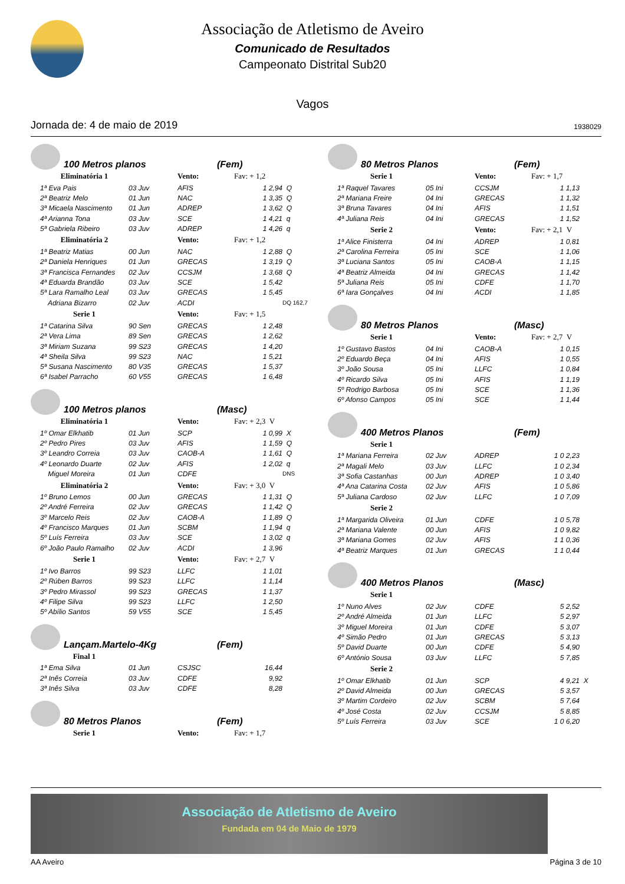Associação de Atletismo de Aveiro
Comunicado de Resultados
Campeonato Distrital Sub20
Vagos
Jornada de: 4 de maio de 2019 1938029
100 Metros planos (Fem)
| Eliminatória 1 | | Vento: | Fav: + 1,2 | |
| 1ª Eva Pais | 03 Juv | AFIS | 1 2,94 | Q |
| 2ª Beatriz Melo | 01 Jun | NAC | 1 3,35 | Q |
| 3ª Micaela Nascimento | 01 Jun | ADREP | 1 3,62 | Q |
| 4ª Arianna Tona | 03 Juv | SCE | 1 4,21 | q |
| 5ª Gabriela Ribeiro | 03 Juv | ADREP | 1 4,26 | q |
| Eliminatória 2 | | Vento: | Fav: + 1,2 | |
| 1ª Beatriz Matias | 00 Jun | NAC | 1 2,88 | Q |
| 2ª Daniela Henriques | 01 Jun | GRECAS | 1 3,19 | Q |
| 3ª Francisca Fernandes | 02 Juv | CCSJM | 1 3,68 | Q |
| 4ª Eduarda Brandão | 03 Juv | SCE | 1 5,42 | |
| 5ª Lara Ramalho Leal | 03 Juv | GRECAS | 1 5,45 | |
| Adriana Bizarro | 02 Juv | ACDI | | DQ 162,7 |
| Serie 1 | | Vento: | Fav: + 1,5 | |
| 1ª Catarina Silva | 90 Sen | GRECAS | 1 2,48 | |
| 2ª Vera Lima | 89 Sen | GRECAS | 1 2,62 | |
| 3ª Miriam Suzana | 99 S23 | GRECAS | 1 4,20 | |
| 4ª Sheila Silva | 99 S23 | NAC | 1 5,21 | |
| 5ª Susana Nascimento | 80 V35 | GRECAS | 1 5,37 | |
| 6ª Isabel Parracho | 60 V55 | GRECAS | 1 6,48 | |
100 Metros planos (Masc)
| Eliminatória 1 | | Vento: | Fav: + 2,3 V | |
| 1º Omar Elkhatib | 01 Jun | SCP | 1 0,99 | X |
| 2º Pedro Pires | 03 Juv | AFIS | 1 1,59 | Q |
| 3º Leandro Correia | 03 Juv | CAOB-A | 1 1,61 | Q |
| 4º Leonardo Duarte | 02 Juv | AFIS | 1 2,02 | q |
| Miguel Moreira | 01 Jun | CDFE | | DNS |
| Eliminatória 2 | | Vento: | Fav: + 3,0 V | |
| 1º Bruno Lemos | 00 Jun | GRECAS | 1 1,31 | Q |
| 2º André Ferreira | 02 Juv | GRECAS | 1 1,42 | Q |
| 3º Marcelo Reis | 02 Juv | CAOB-A | 1 1,89 | Q |
| 4º Francisco Marques | 01 Jun | SCBM | 1 1,94 | q |
| 5º Luís Ferreira | 03 Juv | SCE | 1 3,02 | q |
| 6º João Paulo Ramalho | 02 Juv | ACDI | 1 3,96 | |
| Serie 1 | | Vento: | Fav: + 2,7 V | |
| 1º Ivo Barros | 99 S23 | LLFC | 1 1,01 | |
| 2º Rúben Barros | 99 S23 | LLFC | 1 1,14 | |
| 3º Pedro Mirassol | 99 S23 | GRECAS | 1 1,37 | |
| 4º Filipe Silva | 99 S23 | LLFC | 1 2,50 | |
| 5º Abílio Santos | 59 V55 | SCE | 1 5,45 | |
Lançam.Martelo-4Kg (Fem)
| Final 1 | | | | |
| 1ª Ema Silva | 01 Jun | CSJSC | 16,44 | |
| 2ª Inês Correia | 03 Juv | CDFE | 9,92 | |
| 3ª Inês Silva | 03 Juv | CDFE | 8,28 | |
80 Metros Planos (Fem)
| Serie 1 | | Vento: | Fav: + 1,7 |
80 Metros Planos (Fem)
| Serie 1 | | Vento: | Fav: + 1,7 | |
| 1ª Raquel Tavares | 05 Ini | CCSJM | 1 1,13 | |
| 2ª Mariana Freire | 04 Ini | GRECAS | 1 1,32 | |
| 3ª Bruna Tavares | 04 Ini | AFIS | 1 1,51 | |
| 4ª Juliana Reis | 04 Ini | GRECAS | 1 1,52 | |
| Serie 2 | | Vento: | Fav: + 2,1 V | |
| 1ª Alice Finisterra | 04 Ini | ADREP | 1 0,81 | |
| 2ª Carolina Ferreira | 05 Ini | SCE | 1 1,06 | |
| 3ª Luciana Santos | 05 Ini | CAOB-A | 1 1,15 | |
| 4ª Beatriz Almeida | 04 Ini | GRECAS | 1 1,42 | |
| 5ª Juliana Reis | 05 Ini | CDFE | 1 1,70 | |
| 6ª Iara Gonçalves | 04 Ini | ACDI | 1 1,85 | |
80 Metros Planos (Masc)
| Serie 1 | | Vento: | Fav: + 2,7 V | |
| 1º Gustavo Bastos | 04 Ini | CAOB-A | 1 0,15 | |
| 2º Eduardo Beça | 04 Ini | AFIS | 1 0,55 | |
| 3º João Sousa | 05 Ini | LLFC | 1 0,84 | |
| 4º Ricardo Silva | 05 Ini | AFIS | 1 1,19 | |
| 5º Rodrigo Barbosa | 05 Ini | SCE | 1 1,36 | |
| 6º Afonso Campos | 05 Ini | SCE | 1 1,44 | |
400 Metros Planos (Fem)
| Serie 1 | | | | |
| 1ª Mariana Ferreira | 02 Juv | ADREP | 1 0 2,23 | |
| 2ª Magali Melo | 03 Juv | LLFC | 1 0 2,34 | |
| 3ª Sofia Castanhas | 00 Jun | ADREP | 1 0 3,40 | |
| 4ª Ana Catarina Costa | 02 Juv | AFIS | 1 0 5,86 | |
| 5ª Juliana Cardoso | 02 Juv | LLFC | 1 0 7,09 | |
| Serie 2 | | | | |
| 1ª Margarida Oliveira | 01 Jun | CDFE | 1 0 5,78 | |
| 2ª Mariana Valente | 00 Jun | AFIS | 1 0 9,82 | |
| 3ª Mariana Gomes | 02 Juv | AFIS | 1 1 0,36 | |
| 4ª Beatriz Marques | 01 Jun | GRECAS | 1 1 0,44 | |
400 Metros Planos (Masc)
| Serie 1 | | | | |
| 1º Nuno Alves | 02 Juv | CDFE | 5 2,52 | |
| 2º André Almeida | 01 Jun | LLFC | 5 2,97 | |
| 3º Miguel Moreira | 01 Jun | CDFE | 5 3,07 | |
| 4º Simão Pedro | 01 Jun | GRECAS | 5 3,13 | |
| 5º David Duarte | 00 Jun | CDFE | 5 4,90 | |
| 6º António Sousa | 03 Juv | LLFC | 5 7,85 | |
| Serie 2 | | | | |
| 1º Omar Elkhatib | 01 Jun | SCP | 4 9,21 | X |
| 2º David Almeida | 00 Jun | GRECAS | 5 3,57 | |
| 3º Martim Cordeiro | 02 Juv | SCBM | 5 7,64 | |
| 4º José Costa | 02 Juv | CCSJM | 5 8,85 | |
| 5º Luís Ferreira | 03 Juv | SCE | 1 0 6,20 | |
Associação de Atletismo de Aveiro
Fundada em 04 de Maio de 1979
AA Aveiro Página 3 de 10